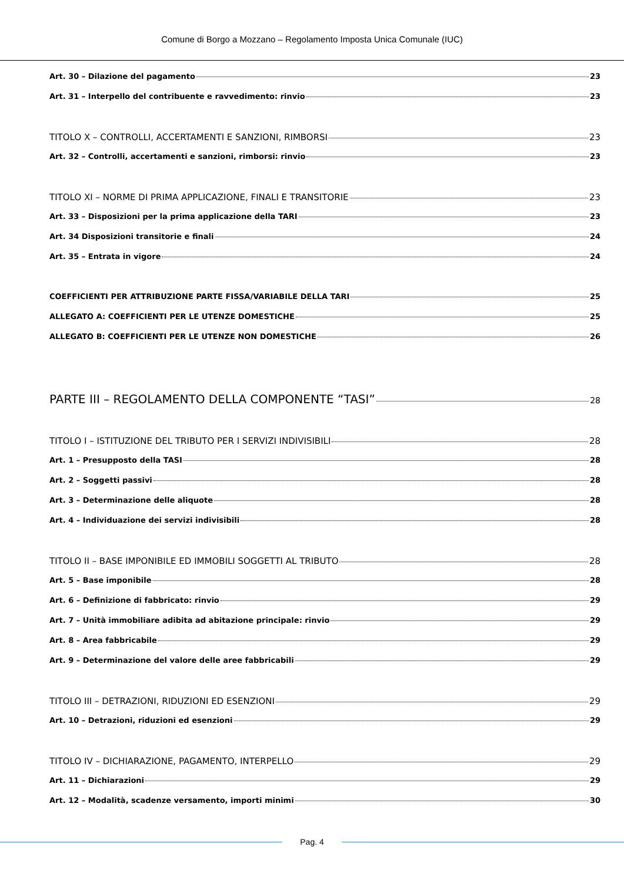Comune di Borgo a Mozzano – Regolamento Imposta Unica Comunale (IUC)
Art. 30 – Dilazione del pagamento 23
Art. 31 – Interpello del contribuente e ravvedimento: rinvio 23
TITOLO X – CONTROLLI, ACCERTAMENTI E SANZIONI, RIMBORSI 23
Art. 32 – Controlli, accertamenti e sanzioni, rimborsi: rinvio 23
TITOLO XI – NORME DI PRIMA APPLICAZIONE, FINALI E TRANSITORIE 23
Art. 33 – Disposizioni per la prima applicazione della TARI 23
Art. 34 Disposizioni transitorie e finali 24
Art. 35 – Entrata in vigore 24
COEFFICIENTI PER ATTRIBUZIONE PARTE FISSA/VARIABILE DELLA TARI 25
ALLEGATO A: COEFFICIENTI PER LE UTENZE DOMESTICHE 25
ALLEGATO B: COEFFICIENTI PER LE UTENZE NON DOMESTICHE 26
PARTE III – REGOLAMENTO DELLA COMPONENTE “TASI” 28
TITOLO I – ISTITUZIONE DEL TRIBUTO PER I SERVIZI INDIVISIBILI 28
Art. 1 – Presupposto della TASI 28
Art. 2 – Soggetti passivi 28
Art. 3 – Determinazione delle aliquote 28
Art. 4 – Individuazione dei servizi indivisibili 28
TITOLO II – BASE IMPONIBILE ED IMMOBILI SOGGETTI AL TRIBUTO 28
Art. 5 – Base imponibile 28
Art. 6 – Definizione di fabbricato: rinvio 29
Art. 7 – Unità immobiliare adibita ad abitazione principale: rinvio 29
Art. 8 – Area fabbricabile 29
Art. 9 – Determinazione del valore delle aree fabbricabili 29
TITOLO III – DETRAZIONI, RIDUZIONI ED ESENZIONI 29
Art. 10 – Detrazioni, riduzioni ed esenzioni 29
TITOLO IV – DICHIARAZIONE, PAGAMENTO, INTERPELLO 29
Art. 11 – Dichiarazioni 29
Art. 12 – Modalità, scadenze versamento, importi minimi 30
Pag. 4